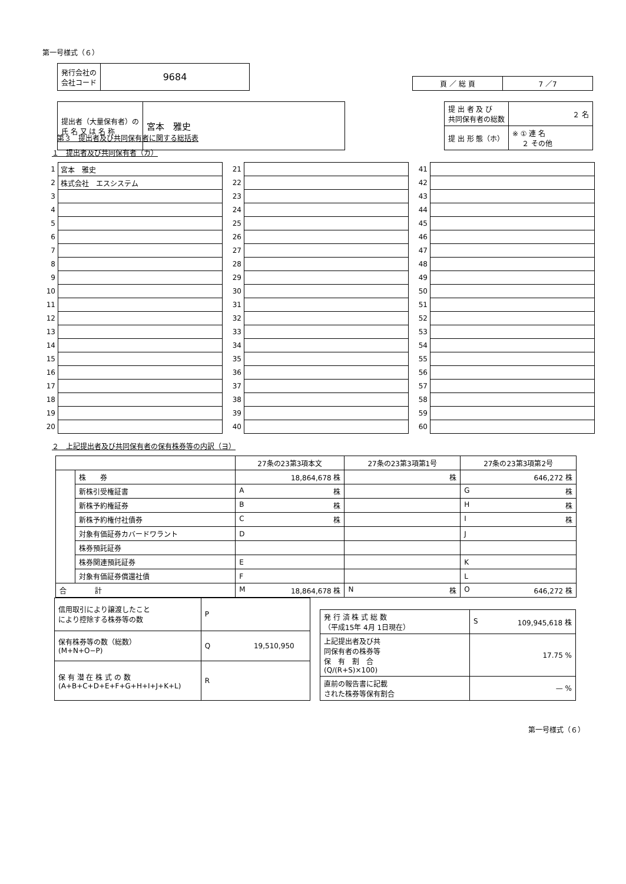第一号様式（６）
| 発行会社の 会社コード | 9684 |
| 頁 ／ 総 頁 | 7 ／7 |
| 提出者（大量保有者）の 氏 名 又 は 名 称 | 宮本 雅史 |
| 提 出 者 及 び 共同保有者の総数 | ２ 名 |
| 提 出 形 態（ホ） | ※ ① 連 名 ２ その他 |
第３　提出者及び共同保有者に関する総括表
１　提出者及び共同保有者（カ）
| 1 | 宮本 雅史 |
| 2 | 株式会社 エスシステム |
| 3 | |
| 4 | |
| 5 | |
| 6 | |
| 7 | |
| 8 | |
| 9 | |
| 10 | |
| 11 | |
| 12 | |
| 13 | |
| 14 | |
| 15 | |
| 16 | |
| 17 | |
| 18 | |
| 19 | |
| 20 | |
| 21 | |
| 22 | |
| 23 | |
| 24 | |
| 25 | |
| 26 | |
| 27 | |
| 28 | |
| 29 | |
| 30 | |
| 31 | |
| 32 | |
| 33 | |
| 34 | |
| 35 | |
| 36 | |
| 37 | |
| 38 | |
| 39 | |
| 40 | |
| 41 | |
| 42 | |
| 43 | |
| 44 | |
| 45 | |
| 46 | |
| 47 | |
| 48 | |
| 49 | |
| 50 | |
| 51 | |
| 52 | |
| 53 | |
| 54 | |
| 55 | |
| 56 | |
| 57 | |
| 58 | |
| 59 | |
| 60 | |
２　上記提出者及び共同保有者の保有株券等の内訳（ヨ）
| | | 27条の23第3項本文 | 27条の23第3項第1号 | 27条の23第3項第2号 |
| --- | --- | --- | --- | --- |
| | 株 券 | 18,864,678 株 | 株 | 646,272 株 |
| | 新株引受権証書 | A 株 | | G 株 |
| | 新株予約権証券 | B 株 | | H 株 |
| | 新株予約権付社債券 | C 株 | | I 株 |
| | 対象有価証券カバードワラント | D | | J |
| | 株券預託証券 | | | |
| | 株券関連預託証券 | E | | K |
| | 対象有価証券償還社債 | F | | L |
| 合 計 | | M 18,864,678 株 | N 株 | O 646,272 株 |
| 信用取引により譲渡したこと により控除する株券等の数 | P |
| 保有株券等の数（総数） (M+N+O−P) | Q 19,510,950 |
| 保 有 潜 在 株 式 の 数 (A+B+C+D+E+F+G+H+I+J+K+L) | R |
| 発 行 済 株 式 総 数 （平成15年 4月 1日現在） | S 109,945,618 株 |
| 上記提出者及び共 同保有者の株券等 保 有 割 合 (Q/(R+S)×100) | 17.75 % |
| 直前の報告書に記載 された株券等保有割合 | — % |
第一号様式（６）